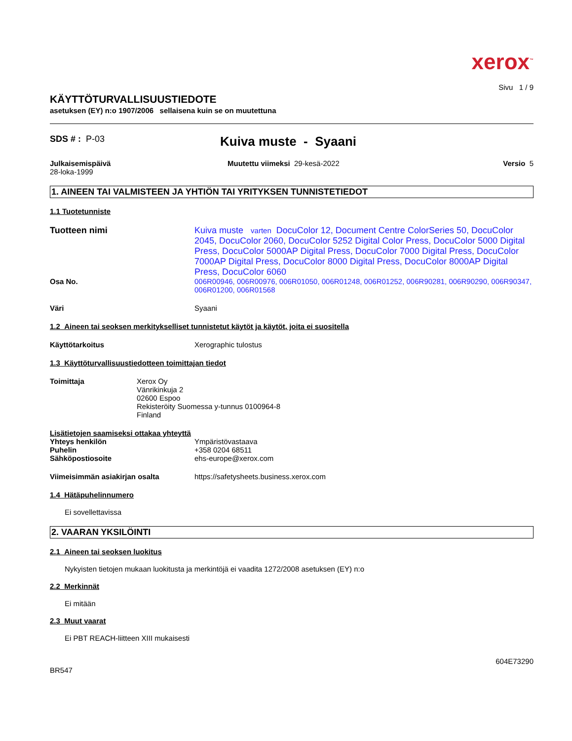xerox<sup>™</sup>
Sivu 1 / 9
KÄYTTÖTURVALLISUUSTIEDOTE
asetuksen (EY) n:o 1907/2006 sellaisena kuin se on muutettuna
SDS # : P-03
Kuiva muste - Syaani
Julkaisemispäivä
28-loka-1999
Muutettu viimeksi 29-kesä-2022
Versio 5
1. AINEEN TAI VALMISTEEN JA YHTIÖN TAI YRITYKSEN TUNNISTETIEDOT
1.1 Tuotetunniste
Tuotteen nimi Kuiva muste varten DocuColor 12, Document Centre ColorSeries 50, DocuColor 2045, DocuColor 2060, DocuColor 5252 Digital Color Press, DocuColor 5000 Digital Press, DocuColor 5000AP Digital Press, DocuColor 7000 Digital Press, DocuColor 7000AP Digital Press, DocuColor 8000 Digital Press, DocuColor 8000AP Digital Press, DocuColor 6060
Osa No. 006R00946, 006R00976, 006R01050, 006R01248, 006R01252, 006R90281, 006R90290, 006R90347, 006R01200, 006R01568
Väri Syaani
1.2 Aineen tai seoksen merkitykselliset tunnistetut käytöt ja käytöt, joita ei suositella
Käyttötarkoitus Xerographic tulostus
1.3 Käyttöturvallisuustiedotteen toimittajan tiedot
Toimittaja Xerox Oy
Vänrikinkuja 2
02600 Espoo
Rekisteröity Suomessa y-tunnus 0100964-8
Finland
Lisätietojen saamiseksi ottakaa yhteyttä
Yhteys henkilön
Puhelin
Sähköpostiosoite
Ympäristövastaava
+358 0204 68511
ehs-europe@xerox.com
Viimeisimmän asiakirjan osalta https://safetysheets.business.xerox.com
1.4 Hätäpuhelinnumero
Ei sovellettavissa
2. VAARAN YKSILÖINTI
2.1 Aineen tai seoksen luokitus
Nykyisten tietojen mukaan luokitusta ja merkintöjä ei vaadita 1272/2008 asetuksen (EY) n:o
2.2 Merkinnät
Ei mitään
2.3 Muut vaarat
Ei PBT REACH-liitteen XIII mukaisesti
BR547
604E73290